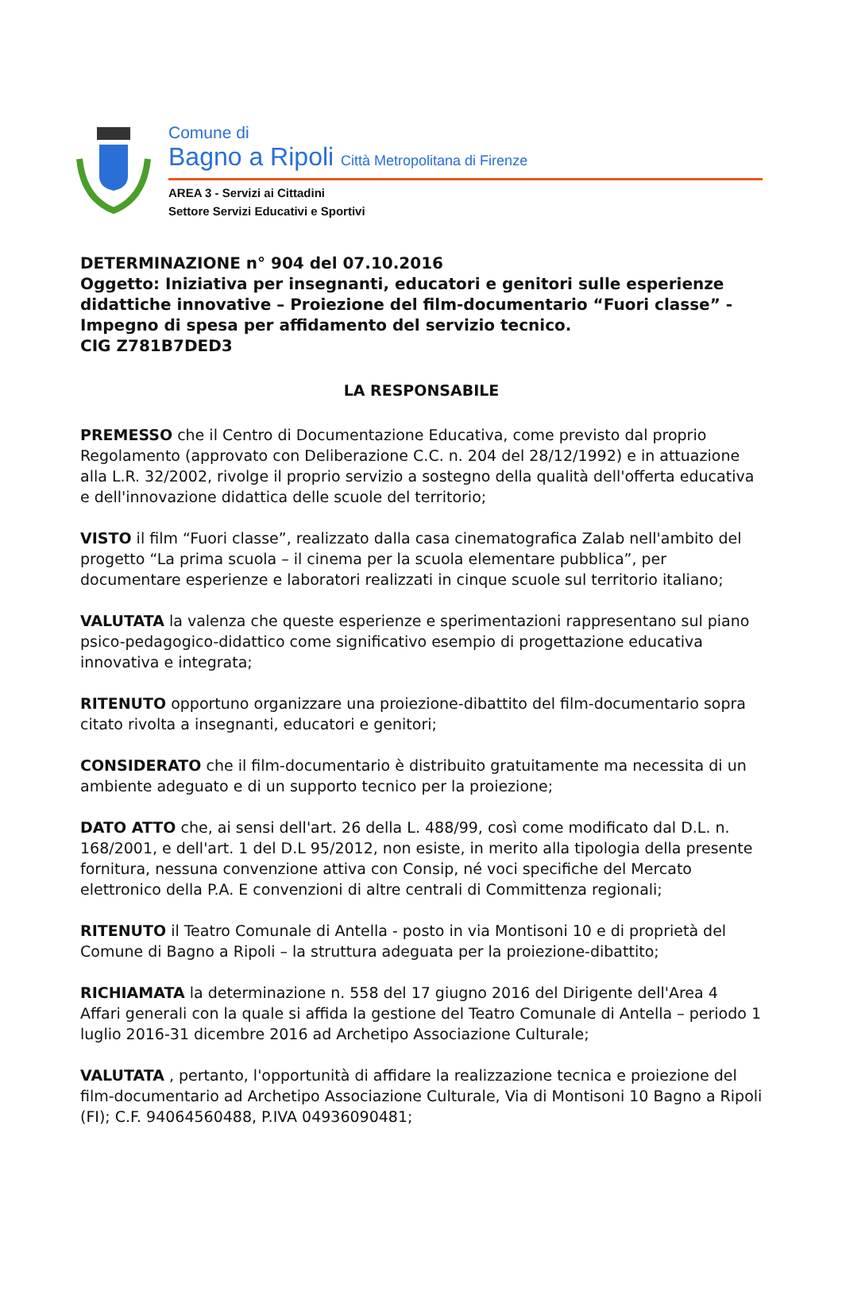Comune di
Bagno a Ripoli Città Metropolitana di Firenze
AREA 3 - Servizi ai Cittadini
Settore Servizi Educativi e Sportivi
DETERMINAZIONE n° 904 del 07.10.2016
Oggetto: Iniziativa per insegnanti, educatori e genitori sulle esperienze didattiche innovative – Proiezione del film-documentario “Fuori classe” - Impegno di spesa per affidamento del servizio tecnico.
CIG Z781B7DED3
LA RESPONSABILE
PREMESSO che il Centro di Documentazione Educativa, come previsto dal proprio Regolamento (approvato con Deliberazione C.C. n. 204 del 28/12/1992) e in attuazione alla L.R. 32/2002, rivolge il proprio servizio a sostegno della qualità dell'offerta educativa e dell'innovazione didattica delle scuole del territorio;
VISTO il film “Fuori classe”, realizzato dalla casa cinematografica Zalab nell'ambito del progetto “La prima scuola – il cinema per la scuola elementare pubblica”, per documentare esperienze e laboratori realizzati in cinque scuole sul territorio italiano;
VALUTATA la valenza che queste esperienze e sperimentazioni rappresentano sul piano psico-pedagogico-didattico come significativo esempio di progettazione educativa innovativa e integrata;
RITENUTO opportuno organizzare una proiezione-dibattito del film-documentario sopra citato rivolta a insegnanti, educatori e genitori;
CONSIDERATO che il film-documentario è distribuito gratuitamente ma necessita di un ambiente adeguato e di un supporto tecnico per la proiezione;
DATO ATTO che, ai sensi dell'art. 26 della L. 488/99, così come modificato dal D.L. n. 168/2001, e dell'art. 1 del D.L 95/2012, non esiste, in merito alla tipologia della presente fornitura, nessuna convenzione attiva con Consip, né voci specifiche del Mercato elettronico della P.A. E convenzioni di altre centrali di Committenza regionali;
RITENUTO il Teatro Comunale di Antella - posto in via Montisoni 10 e di proprietà del Comune di Bagno a Ripoli – la struttura adeguata per la proiezione-dibattito;
RICHIAMATA la determinazione n. 558 del 17 giugno 2016 del Dirigente dell'Area 4 Affari generali con la quale si affida la gestione del Teatro Comunale di Antella – periodo 1 luglio 2016-31 dicembre 2016 ad Archetipo Associazione Culturale;
VALUTATA , pertanto, l'opportunità di affidare la realizzazione tecnica e proiezione del film-documentario ad Archetipo Associazione Culturale, Via di Montisoni 10 Bagno a Ripoli (FI); C.F. 94064560488, P.IVA 04936090481;